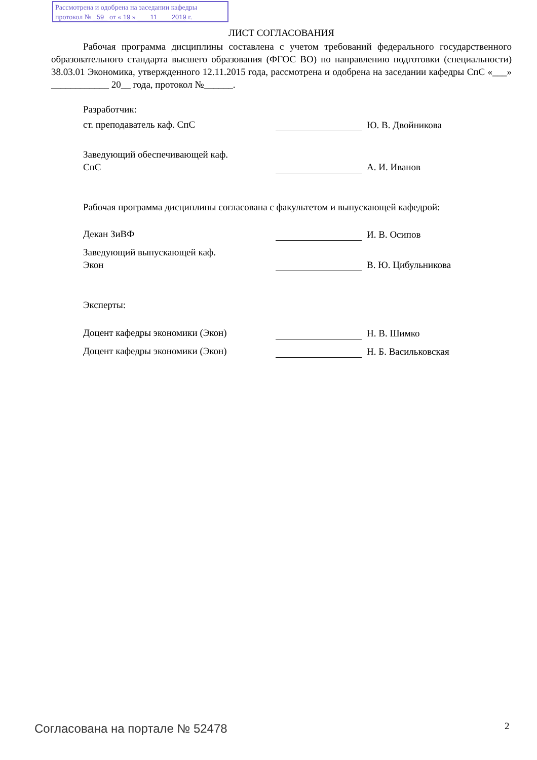Рассмотрена и одобрена на заседании кафедры
протокол № 59 от « 19 » 11 2019 г.
ЛИСТ СОГЛАСОВАНИЯ
Рабочая программа дисциплины составлена с учетом требований федерального государственного образовательного стандарта высшего образования (ФГОС ВО) по направлению подготовки (специальности) 38.03.01 Экономика, утвержденного 12.11.2015 года, рассмотрена и одобрена на заседании кафедры СпС «___» ____________ 20__ года, протокол №______.
Разработчик:
ст. преподаватель каф. СпС Ю. В. Двойникова
Заведующий обеспечивающей каф.
СпС
А. И. Иванов
Рабочая программа дисциплины согласована с факультетом и выпускающей кафедрой:
Декан ЗиВФ И. В. Осипов
Заведующий выпускающей каф.
Экон
В. Ю. Цибульникова
Эксперты:
Доцент кафедры экономики (Экон) Н. В. Шимко
Доцент кафедры экономики (Экон) Н. Б. Васильковская
Согласована на портале № 52478 2